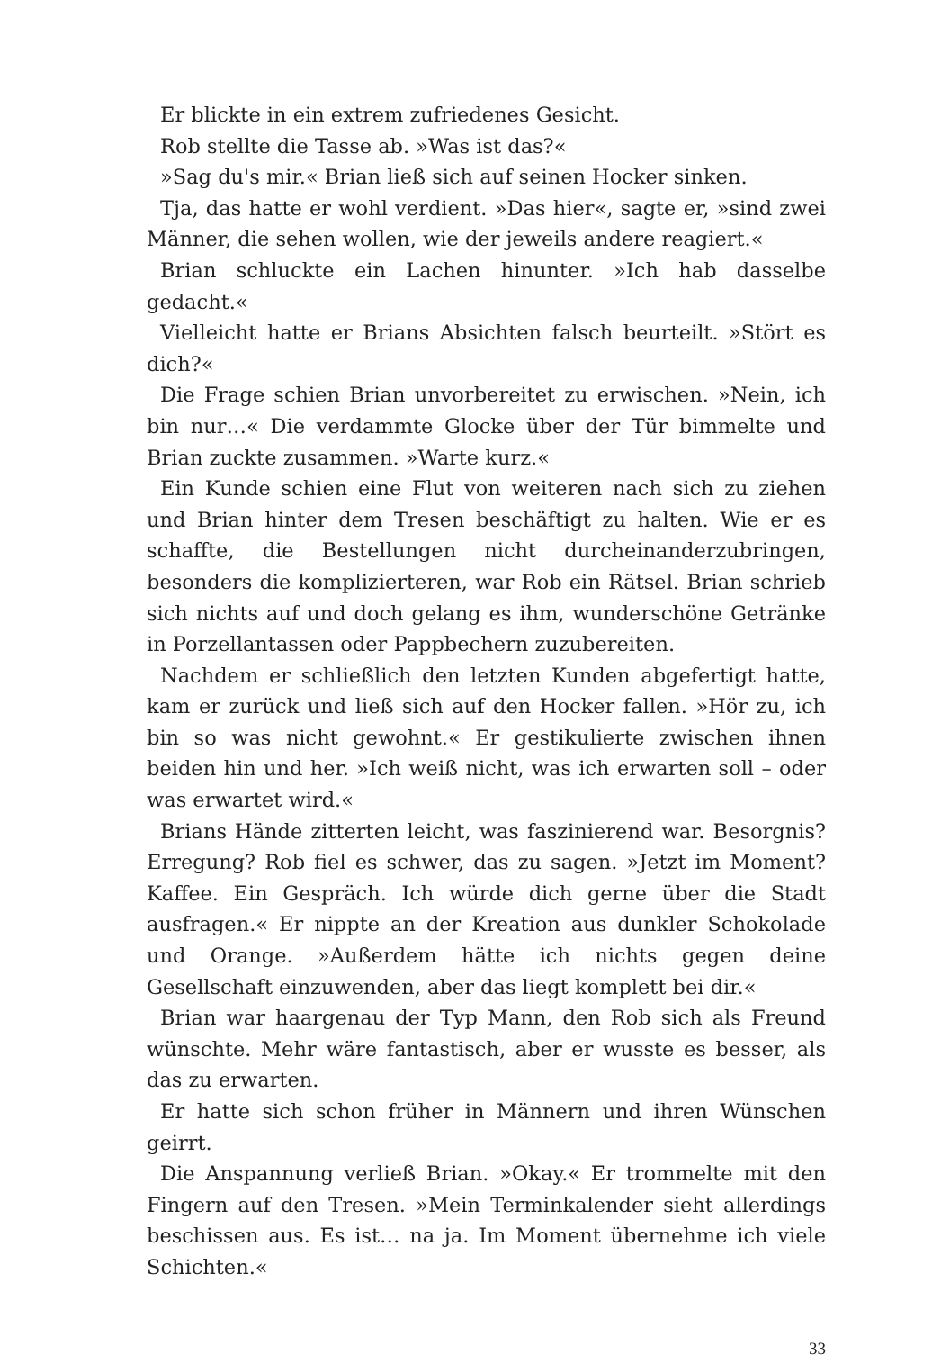Er blickte in ein extrem zufriedenes Gesicht.
Rob stellte die Tasse ab. »Was ist das?«
»Sag du's mir.« Brian ließ sich auf seinen Hocker sinken.
Tja, das hatte er wohl verdient. »Das hier«, sagte er, »sind zwei Männer, die sehen wollen, wie der jeweils andere reagiert.«
Brian schluckte ein Lachen hinunter. »Ich hab dasselbe gedacht.«
Vielleicht hatte er Brians Absichten falsch beurteilt. »Stört es dich?«
Die Frage schien Brian unvorbereitet zu erwischen. »Nein, ich bin nur…« Die verdammte Glocke über der Tür bimmelte und Brian zuckte zusammen. »Warte kurz.«
Ein Kunde schien eine Flut von weiteren nach sich zu ziehen und Brian hinter dem Tresen beschäftigt zu halten. Wie er es schaffte, die Bestellungen nicht durcheinanderzubringen, besonders die komplizierteren, war Rob ein Rätsel. Brian schrieb sich nichts auf und doch gelang es ihm, wunderschöne Getränke in Porzellantassen oder Pappbechern zuzubereiten.
Nachdem er schließlich den letzten Kunden abgefertigt hatte, kam er zurück und ließ sich auf den Hocker fallen. »Hör zu, ich bin so was nicht gewohnt.« Er gestikulierte zwischen ihnen beiden hin und her. »Ich weiß nicht, was ich erwarten soll – oder was erwartet wird.«
Brians Hände zitterten leicht, was faszinierend war. Besorgnis? Erregung? Rob fiel es schwer, das zu sagen. »Jetzt im Moment? Kaffee. Ein Gespräch. Ich würde dich gerne über die Stadt ausfragen.« Er nippte an der Kreation aus dunkler Schokolade und Orange. »Außerdem hätte ich nichts gegen deine Gesellschaft einzuwenden, aber das liegt komplett bei dir.«
Brian war haargenau der Typ Mann, den Rob sich als Freund wünschte. Mehr wäre fantastisch, aber er wusste es besser, als das zu erwarten.
Er hatte sich schon früher in Männern und ihren Wünschen geirrt.
Die Anspannung verließ Brian. »Okay.« Er trommelte mit den Fingern auf den Tresen. »Mein Terminkalender sieht allerdings beschissen aus. Es ist… na ja. Im Moment übernehme ich viele Schichten.«
33